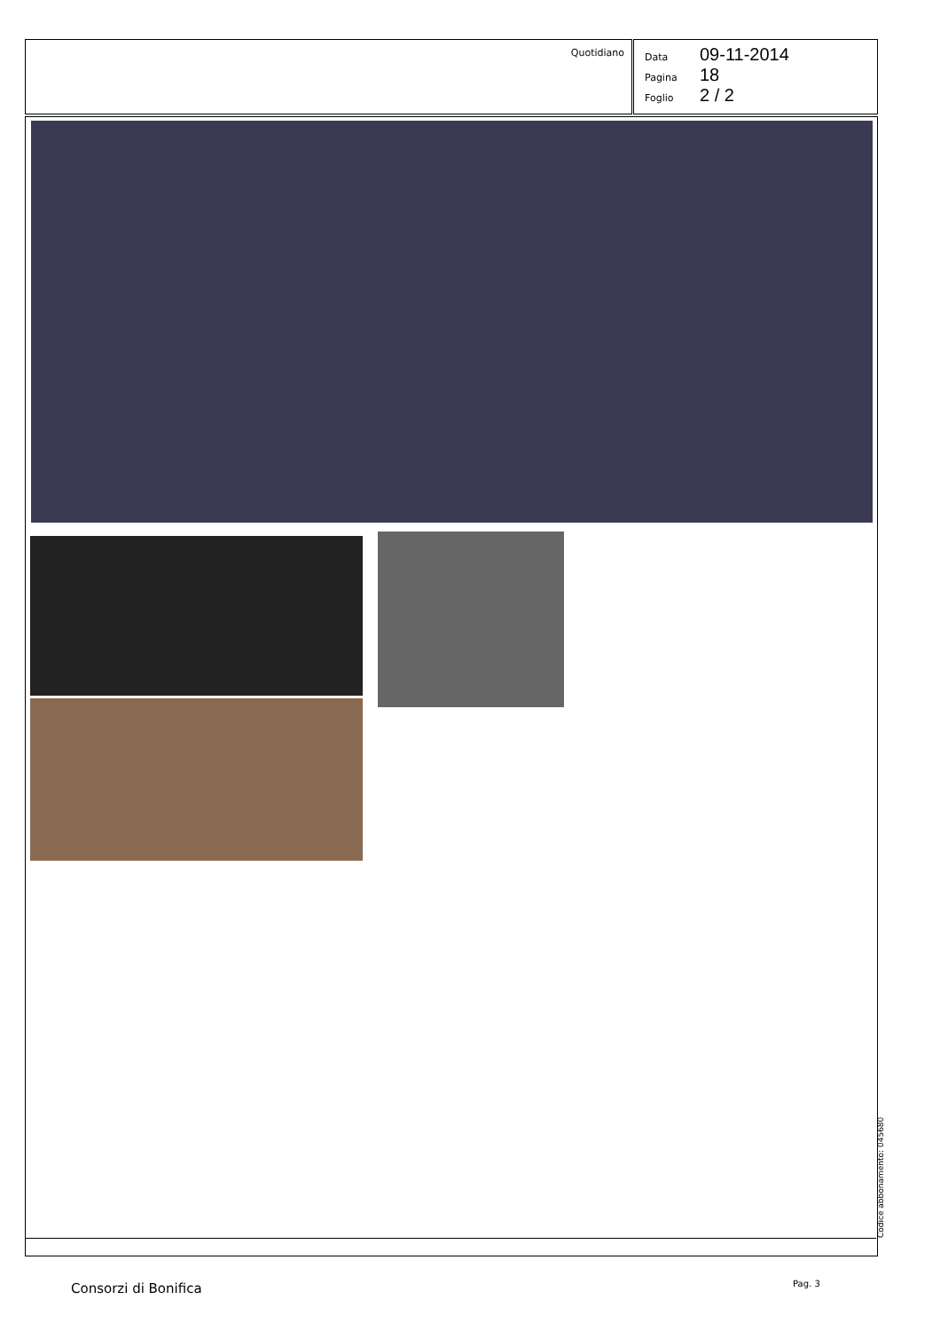Quotidiano
Data 09-11-2014
Pagina 18
Foglio 2 / 2
Codice abbonamento: 045680
Consorzi di Bonifica Pag. 3